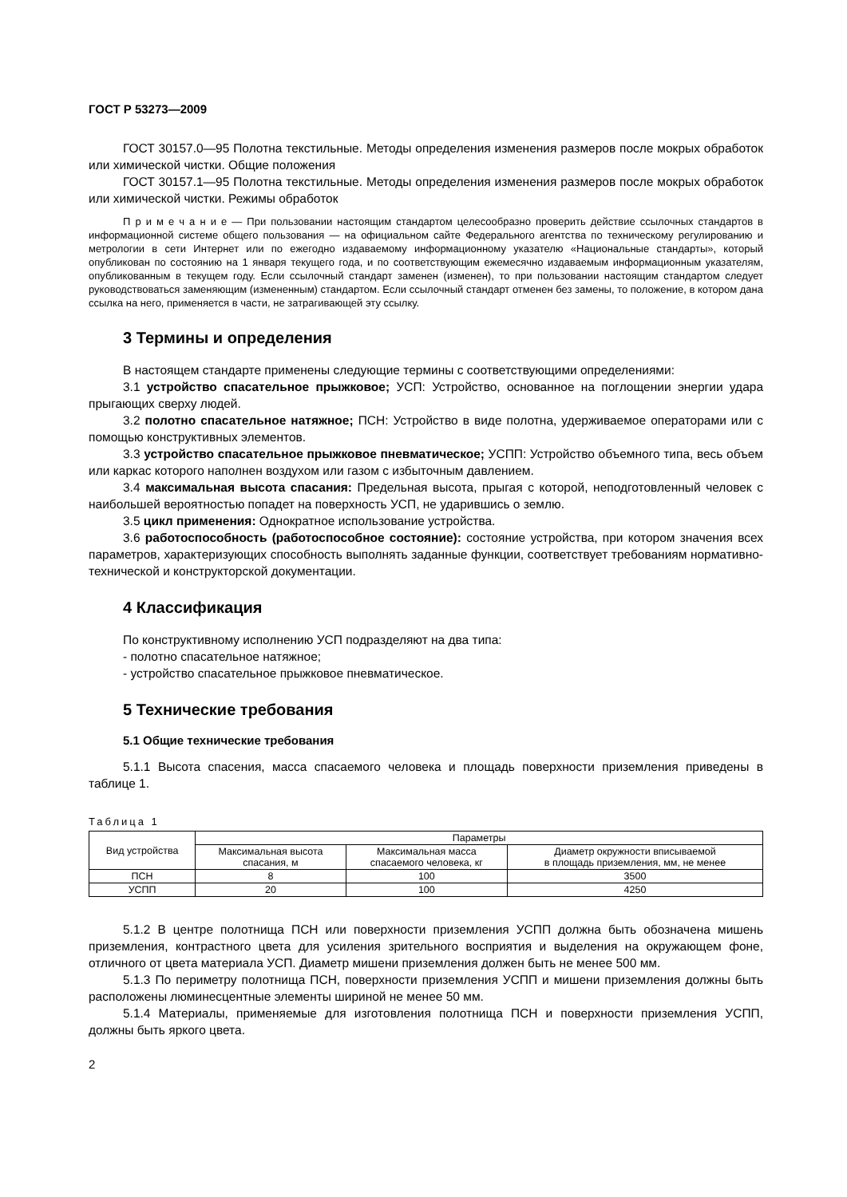ГОСТ Р 53273—2009
ГОСТ 30157.0—95 Полотна текстильные. Методы определения изменения размеров после мокрых обработок или химической чистки. Общие положения
ГОСТ 30157.1—95 Полотна текстильные. Методы определения изменения размеров после мокрых обработок или химической чистки. Режимы обработок
П р и м е ч а н и е — При пользовании настоящим стандартом целесообразно проверить действие ссылочных стандартов в информационной системе общего пользования — на официальном сайте Федерального агентства по техническому регулированию и метрологии в сети Интернет или по ежегодно издаваемому информационному указателю «Национальные стандарты», который опубликован по состоянию на 1 января текущего года, и по соответствующим ежемесячно издаваемым информационным указателям, опубликованным в текущем году. Если ссылочный стандарт заменен (изменен), то при пользовании настоящим стандартом следует руководствоваться заменяющим (измененным) стандартом. Если ссылочный стандарт отменен без замены, то положение, в котором дана ссылка на него, применяется в части, не затрагивающей эту ссылку.
3 Термины и определения
В настоящем стандарте применены следующие термины с соответствующими определениями:
3.1 устройство спасательное прыжковое; УСП: Устройство, основанное на поглощении энергии удара прыгающих сверху людей.
3.2 полотно спасательное натяжное; ПСН: Устройство в виде полотна, удерживаемое операторами или с помощью конструктивных элементов.
3.3 устройство спасательное прыжковое пневматическое; УСПП: Устройство объемного типа, весь объем или каркас которого наполнен воздухом или газом с избыточным давлением.
3.4 максимальная высота спасания: Предельная высота, прыгая с которой, неподготовленный человек с наибольшей вероятностью попадет на поверхность УСП, не ударившись о землю.
3.5 цикл применения: Однократное использование устройства.
3.6 работоспособность (работоспособное состояние): состояние устройства, при котором значения всех параметров, характеризующих способность выполнять заданные функции, соответствует требованиям нормативно-технической и конструкторской документации.
4 Классификация
По конструктивному исполнению УСП подразделяют на два типа:
- полотно спасательное натяжное;
- устройство спасательное прыжковое пневматическое.
5 Технические требования
5.1 Общие технические требования
5.1.1 Высота спасения, масса спасаемого человека и площадь поверхности приземления приведены в таблице 1.
Таблица 1
| Вид устройства | Параметры | | |
| --- | --- | --- | --- |
| | Максимальная высота спасания, м | Максимальная масса спасаемого человека, кг | Диаметр окружности вписываемой в площадь приземления, мм, не менее |
| ПСН | 8 | 100 | 3500 |
| УСПП | 20 | 100 | 4250 |
5.1.2 В центре полотнища ПСН или поверхности приземления УСПП должна быть обозначена мишень приземления, контрастного цвета для усиления зрительного восприятия и выделения на окружающем фоне, отличного от цвета материала УСП. Диаметр мишени приземления должен быть не менее 500 мм.
5.1.3 По периметру полотнища ПСН, поверхности приземления УСПП и мишени приземления должны быть расположены люминесцентные элементы шириной не менее 50 мм.
5.1.4 Материалы, применяемые для изготовления полотнища ПСН и поверхности приземления УСПП, должны быть яркого цвета.
2